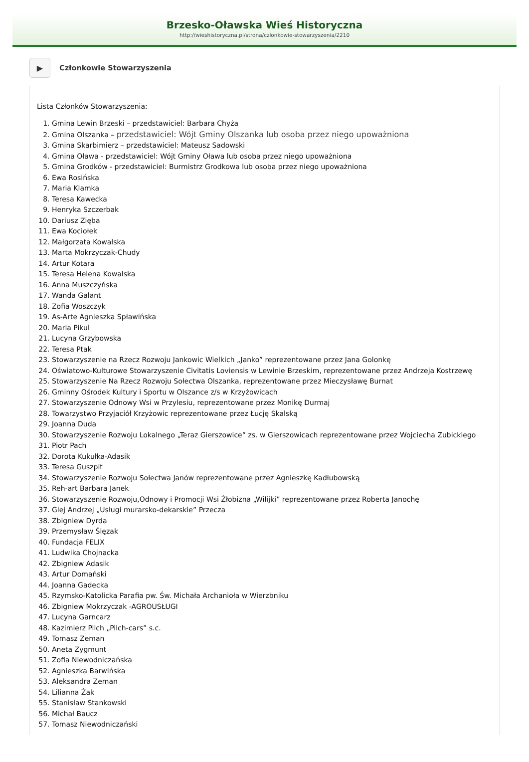Brzesko-Oławska Wieś Historyczna
http://wieshistoryczna.pl/strona/czlonkowie-stowarzyszenia/2210
▶
Członkowie Stowarzyszenia
Lista Członków Stowarzyszenia:
1. Gmina Lewin Brzeski – przedstawiciel: Barbara Chyża
2. Gmina Olszanka – przedstawiciel: Wójt Gminy Olszanka lub osoba przez niego upoważniona
3. Gmina Skarbimierz – przedstawiciel: Mateusz Sadowski
4. Gmina Oława - przedstawiciel: Wójt Gminy Oława lub osoba przez niego upoważniona
5. Gmina Grodków - przedstawiciel: Burmistrz Grodkowa lub osoba przez niego upoważniona
6. Ewa Rosińska
7. Maria Klamka
8. Teresa Kawecka
9. Henryka Szczerbak
10. Dariusz Zięba
11. Ewa Kociołek
12. Małgorzata Kowalska
13. Marta Mokrzyczak-Chudy
14. Artur Kotara
15. Teresa Helena Kowalska
16. Anna Muszczyńska
17. Wanda Galant
18. Zofia Woszczyk
19. As-Arte Agnieszka Spławińska
20. Maria Pikul
21. Lucyna Grzybowska
22. Teresa Ptak
23. Stowarzyszenie na Rzecz Rozwoju Jankowic Wielkich „Janko” reprezentowane przez Jana Golonkę
24. Oświatowo-Kulturowe Stowarzyszenie Civitatis Loviensis w Lewinie Brzeskim, reprezentowane przez Andrzeja Kostrzewę
25. Stowarzyszenie Na Rzecz Rozwoju Sołectwa Olszanka, reprezentowane przez Mieczysławę Burnat
26. Gminny Ośrodek Kultury i Sportu w Olszance z/s w Krzyżowicach
27. Stowarzyszenie Odnowy Wsi w Przylesiu, reprezentowane przez Monikę Durmaj
28. Towarzystwo Przyjaciół Krzyżowic reprezentowane przez Łucję Skalską
29. Joanna Duda
30. Stowarzyszenie Rozwoju Lokalnego „Teraz Gierszowice” zs. w Gierszowicach reprezentowane przez Wojciecha Zubickiego
31. Piotr Pach
32. Dorota Kukułka-Adasik
33. Teresa Guszpit
34. Stowarzyszenie Rozwoju Sołectwa Janów reprezentowane przez Agnieszkę Kadłubowską
35. Reh-art Barbara Janek
36. Stowarzyszenie Rozwoju,Odnowy i Promocji Wsi Żłobizna „Wilijki” reprezentowane przez Roberta Janochę
37. Glej Andrzej „Usługi murarsko-dekarskie” Przecza
38. Zbigniew Dyrda
39. Przemysław Ślęzak
40. Fundacja FELIX
41. Ludwika Chojnacka
42. Zbigniew Adasik
43. Artur Domański
44. Joanna Gadecka
45. Rzymsko-Katolicka Parafia pw. Św. Michała Archanioła w Wierzbniku
46. Zbigniew Mokrzyczak -AGROUSŁUGI
47. Lucyna Garncarz
48. Kazimierz Pilch „Pilch-cars” s.c.
49. Tomasz Zeman
50. Aneta Zygmunt
51. Zofia Niewodniczańska
52. Agnieszka Barwińska
53. Aleksandra Zeman
54. Lilianna Żak
55. Stanisław Stankowski
56. Michał Baucz
57. Tomasz Niewodniczański